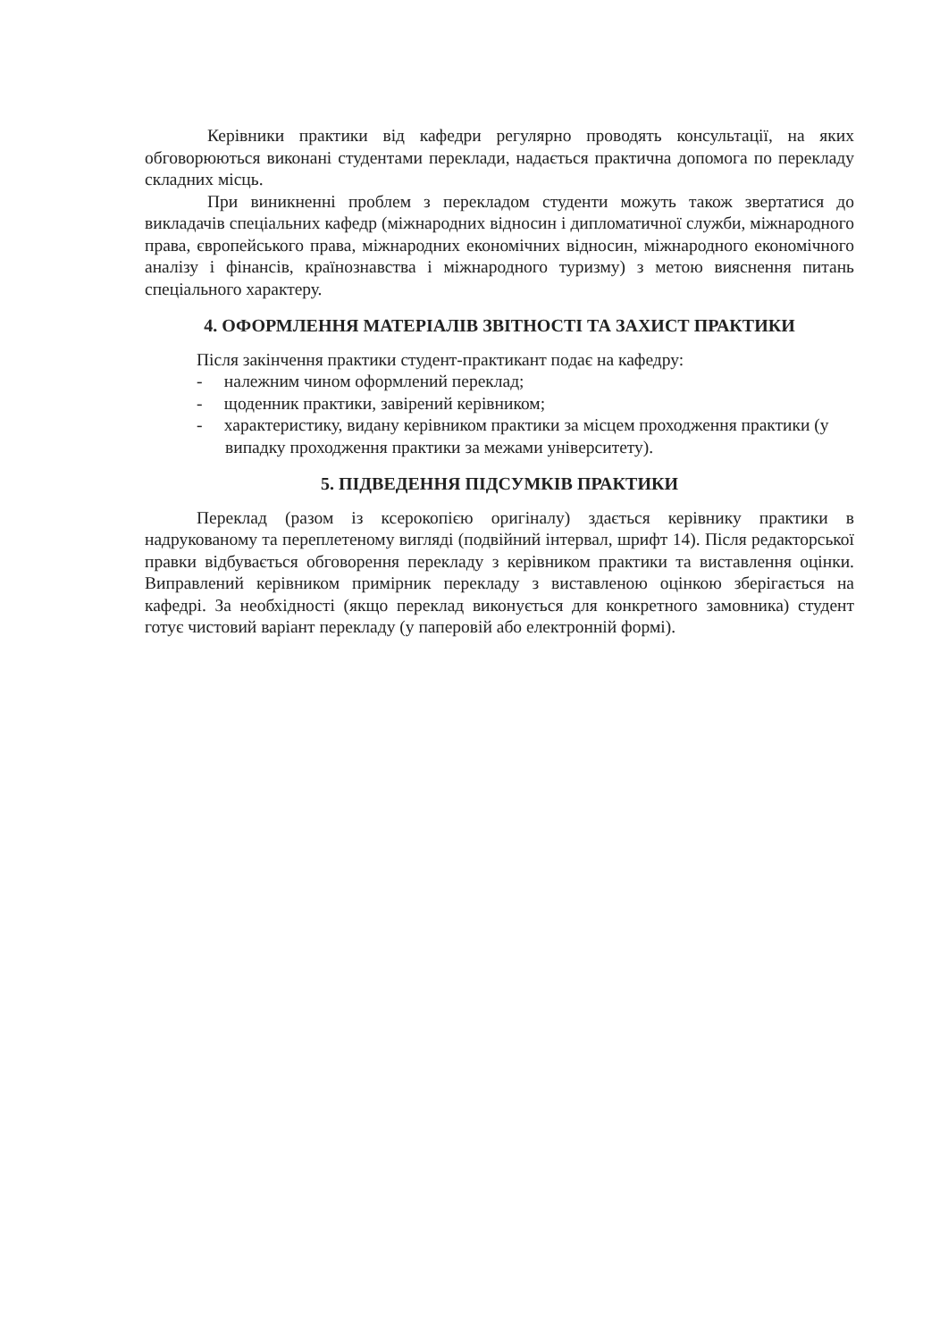Керівники практики від кафедри регулярно проводять консультації, на яких обговорюються виконані студентами переклади, надається практична допомога по перекладу складних місць.
При виникненні проблем з перекладом студенти можуть також звертатися до викладачів спеціальних кафедр (міжнародних відносин і дипломатичної служби, міжнародного права, європейського права, міжнародних економічних відносин, міжнародного економічного аналізу і фінансів, країнознавства і міжнародного туризму) з метою вияснення питань спеціального характеру.
4. ОФОРМЛЕННЯ МАТЕРІАЛІВ ЗВІТНОСТІ ТА ЗАХИСТ ПРАКТИКИ
Після закінчення практики студент-практикант подає на кафедру:
- належним чином оформлений переклад;
- щоденник практики, завірений керівником;
- характеристику, видану керівником практики за місцем проходження практики (у випадку проходження практики за межами університету).
5. ПІДВЕДЕННЯ ПІДСУМКІВ ПРАКТИКИ
Переклад (разом із ксерокопією оригіналу) здається керівнику практики в надрукованому та переплетеному вигляді (подвійний інтервал, шрифт 14). Після редакторської правки відбувається обговорення перекладу з керівником практики та виставлення оцінки. Виправлений керівником примірник перекладу з виставленою оцінкою зберігається на кафедрі. За необхідності (якщо переклад виконується для конкретного замовника) студент готує чистовий варіант перекладу (у паперовій або електронній формі).